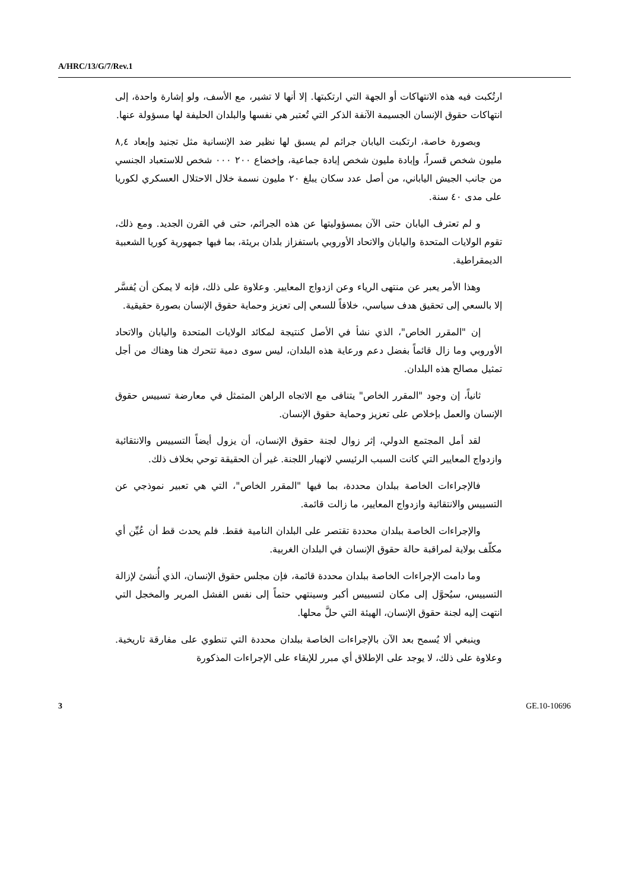A/HRC/13/G/7/Rev.1
ارتُكبت فيه هذه الانتهاكات أو الجهة التي ارتكبتها. إلا أنها لا تشير، مع الأسف، ولو إشارة واحدة، إلى انتهاكات حقوق الإنسان الجسيمة الآنفة الذكر التي تُعتبر هي نفسها والبلدان الحليفة لها مسؤولة عنها.
وبصورة خاصة، ارتكبت اليابان جرائم لم يسبق لها نظير ضد الإنسانية مثل تجنيد وإبعاد ٨,٤ مليون شخص قسراً، وإبادة مليون شخص إبادة جماعية، وإخضاع ٢٠٠ ٠٠٠ شخص للاستعباد الجنسي من جانب الجيش الياباني، من أصل عدد سكان يبلغ ٢٠ مليون نسمة خلال الاحتلال العسكري لكوريا على مدى ٤٠ سنة.
و لم تعترف اليابان حتى الآن بمسؤوليتها عن هذه الجرائم، حتى في القرن الجديد. ومع ذلك، تقوم الولايات المتحدة واليابان والاتحاد الأوروبي باستفزاز بلدان بريئة، بما فيها جمهورية كوريا الشعبية الديمقراطية.
وهذا الأمر يعبر عن منتهى الرياء وعن ازدواج المعايير. وعلاوة على ذلك، فإنه لا يمكن أن يُفسَّر إلا بالسعي إلى تحقيق هدف سياسي، خلافاً للسعي إلى تعزيز وحماية حقوق الإنسان بصورة حقيقية.
إن "المقرر الخاص"، الذي نشأ في الأصل كنتيجة لمكائد الولايات المتحدة واليابان والاتحاد الأوروبي وما زال قائماً بفضل دعم ورعاية هذه البلدان، ليس سوى دمية تتحرك هنا وهناك من أجل تمثيل مصالح هذه البلدان.
ثانياً، إن وجود "المقرر الخاص" يتنافى مع الاتجاه الراهن المتمثل في معارضة تسييس حقوق الإنسان والعمل بإخلاص على تعزيز وحماية حقوق الإنسان.
لقد أمل المجتمع الدولي، إثر زوال لجنة حقوق الإنسان، أن يزول أيضاً التسييس والانتقائية وازدواج المعايير التي كانت السبب الرئيسي لانهيار اللجنة. غير أن الحقيقة توحي بخلاف ذلك.
فالإجراءات الخاصة ببلدان محددة، بما فيها "المقرر الخاص"، التي هي تعبير نموذجي عن التسييس والانتقائية وازدواج المعايير، ما زالت قائمة.
والإجراءات الخاصة ببلدان محددة تقتصر على البلدان النامية فقط. فلم يحدث قط أن عُيِّن أي مكلّف بولاية لمراقبة حالة حقوق الإنسان في البلدان الغربية.
وما دامت الإجراءات الخاصة ببلدان محددة قائمة، فإن مجلس حقوق الإنسان، الذي أُنشئ لإزالة التسييس، سيُحوَّل إلى مكان لتسييس أكبر وسينتهي حتماً إلى نفس الفشل المرير والمخجل التي انتهت إليه لجنة حقوق الإنسان، الهيئة التي حلَّ محلها.
وينبغي ألا يُسمح بعد الآن بالإجراءات الخاصة ببلدان محددة التي تنطوي على مفارقة تاريخية. وعلاوة على ذلك، لا يوجد على الإطلاق أي مبرر للإبقاء على الإجراءات المذكورة
3 GE.10-10696